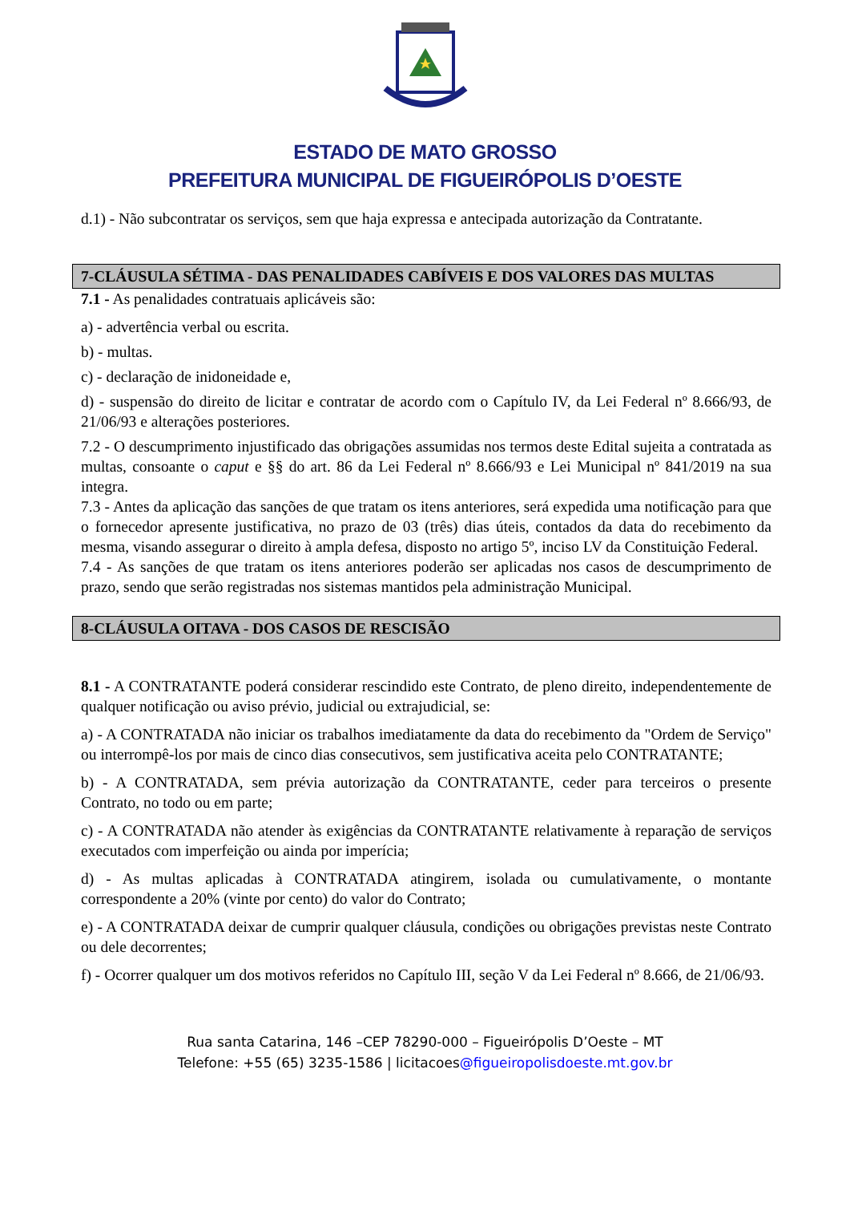ESTADO DE MATO GROSSO
PREFEITURA MUNICIPAL DE FIGUEIRÓPOLIS D’OESTE
d.1) - Não subcontratar os serviços, sem que haja expressa e antecipada autorização da Contratante.
7-CLÁUSULA SÉTIMA - DAS PENALIDADES CABÍVEIS E DOS VALORES DAS MULTAS
7.1 - As penalidades contratuais aplicáveis são:
a) - advertência verbal ou escrita.
b) - multas.
c) - declaração de inidoneidade e,
d) - suspensão do direito de licitar e contratar de acordo com o Capítulo IV, da Lei Federal nº 8.666/93, de 21/06/93 e alterações posteriores.
7.2 - O descumprimento injustificado das obrigações assumidas nos termos deste Edital sujeita a contratada as multas, consoante o caput e §§ do art. 86 da Lei Federal nº 8.666/93 e Lei Municipal nº 841/2019 na sua integra.
7.3 - Antes da aplicação das sanções de que tratam os itens anteriores, será expedida uma notificação para que o fornecedor apresente justificativa, no prazo de 03 (três) dias úteis, contados da data do recebimento da mesma, visando assegurar o direito à ampla defesa, disposto no artigo 5º, inciso LV da Constituição Federal.
7.4 - As sanções de que tratam os itens anteriores poderão ser aplicadas nos casos de descumprimento de prazo, sendo que serão registradas nos sistemas mantidos pela administração Municipal.
8-CLÁUSULA OITAVA - DOS CASOS DE RESCISÃO
8.1 - A CONTRATANTE poderá considerar rescindido este Contrato, de pleno direito, independentemente de qualquer notificação ou aviso prévio, judicial ou extrajudicial, se:
a) - A CONTRATADA não iniciar os trabalhos imediatamente da data do recebimento da "Ordem de Serviço" ou interrompê-los por mais de cinco dias consecutivos, sem justificativa aceita pelo CONTRATANTE;
b) - A CONTRATADA, sem prévia autorização da CONTRATANTE, ceder para terceiros o presente Contrato, no todo ou em parte;
c) - A CONTRATADA não atender às exigências da CONTRATANTE relativamente à reparação de serviços executados com imperfeição ou ainda por imperícia;
d) - As multas aplicadas à CONTRATADA atingirem, isolada ou cumulativamente, o montante correspondente a 20% (vinte por cento) do valor do Contrato;
e) - A CONTRATADA deixar de cumprir qualquer cláusula, condições ou obrigações previstas neste Contrato ou dele decorrentes;
f) - Ocorrer qualquer um dos motivos referidos no Capítulo III, seção V da Lei Federal nº 8.666, de 21/06/93.
Rua santa Catarina, 146 –CEP 78290-000 – Figueirópolis D’Oeste – MT
Telefone: +55 (65) 3235-1586 | licitacoes@figueiropolisdoeste.mt.gov.br